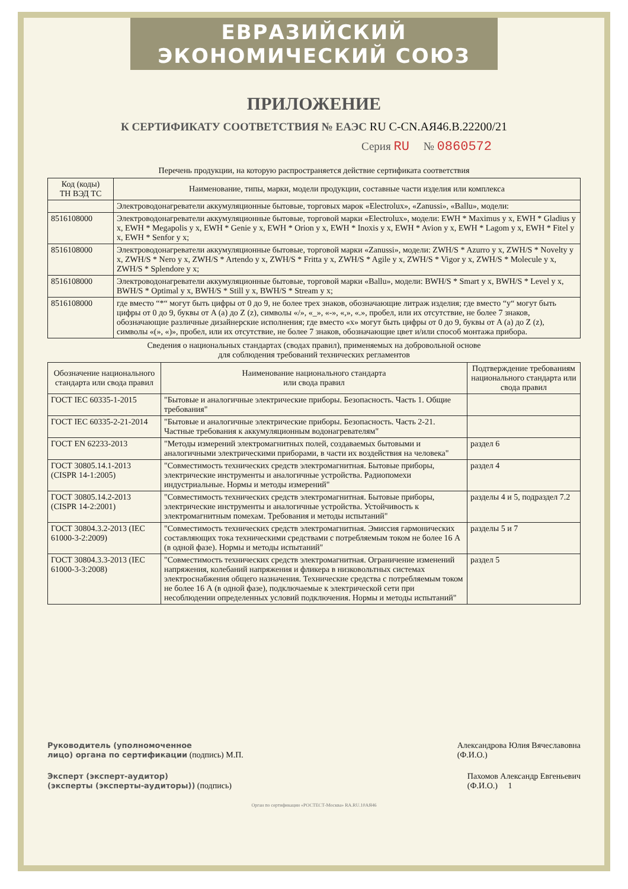ЕВРАЗИЙСКИЙ ЭКОНОМИЧЕСКИЙ СОЮЗ
ПРИЛОЖЕНИЕ
К СЕРТИФИКАТУ СООТВЕТСТВИЯ № ЕАЭС RU C-CN.АЯ46.В.22200/21
Серия RU № 0860572
Перечень продукции, на которую распространяется действие сертификата соответствия
| Код (коды) ТН ВЭД ТС | Наименование, типы, марки, модели продукции, составные части изделия или комплекса |
| --- | --- |
| | Электроводонагреватели аккумуляционные бытовые, торговых марок «Electrolux», «Zanussi», «Ballu», модели: |
| 8516108000 | Электроводонагреватели аккумуляционные бытовые, торговой марки «Electrolux», модели: EWH * Maximus y x, EWH * Gladius y x, EWH * Megapolis y x, EWH * Genie y x, EWH * Orion y x, EWH * Inoxis y x, EWH * Avion y x, EWH * Lagom y x, EWH * Fitel y x, EWH * Senfor y x; |
| 8516108000 | Электроводонагреватели аккумуляционные бытовые, торговой марки «Zanussi», модели: ZWH/S * Azurro y x, ZWH/S * Novelty y x, ZWH/S * Nero y x, ZWH/S * Artendo y x, ZWH/S * Fritta y x, ZWH/S * Agile y x, ZWH/S * Vigor y x, ZWH/S * Molecule y x, ZWH/S * Splendore y x; |
| 8516108000 | Электроводонагреватели аккумуляционные бытовые, торговой марки «Ballu», модели: BWH/S * Smart y x, BWH/S * Level y x, BWH/S * Optimal y x, BWH/S * Still y x, BWH/S * Stream y x; |
| 8516108000 | где вместо “*“ могут быть цифры от 0 до 9, не более трех знаков, обозначающие литраж изделия; где вместо “y“ могут быть цифры от 0 до 9, буквы от A (a) до Z (z), символы «/», «_», «-», «,», «.», пробел, или их отсутствие, не более 7 знаков, обозначающие различные дизайнерские исполнения; где вместо «x» могут быть цифры от 0 до 9, буквы от A (a) до Z (z), символы «(», «)», пробел, или их отсутствие, не более 7 знаков, обозначающие цвет и/или способ монтажа прибора. |
Сведения о национальных стандартах (сводах правил), применяемых на добровольной основе
для соблюдения требований технических регламентов
| Обозначение национального стандарта или свода правил | Наименование национального стандарта или свода правил | Подтверждение требованиям национального стандарта или свода правил |
| --- | --- | --- |
| ГОСТ IEC 60335-1-2015 | "Бытовые и аналогичные электрические приборы. Безопасность. Часть 1. Общие требования" | |
| ГОСТ IEC 60335-2-21-2014 | "Бытовые и аналогичные электрические приборы. Безопасность. Часть 2-21. Частные требования к аккумуляционным водонагревателям" | |
| ГОСТ EN 62233-2013 | "Методы измерений электромагнитных полей, создаваемых бытовыми и аналогичными электрическими приборами, в части их воздействия на человека" | раздел 6 |
| ГОСТ 30805.14.1-2013 (CISPR 14-1:2005) | "Совместимость технических средств электромагнитная. Бытовые приборы, электрические инструменты и аналогичные устройства. Радиопомехи индустриальные. Нормы и методы измерений" | раздел 4 |
| ГОСТ 30805.14.2-2013 (CISPR 14-2:2001) | "Совместимость технических средств электромагнитная. Бытовые приборы, электрические инструменты и аналогичные устройства. Устойчивость к электромагнитным помехам. Требования и методы испытаний" | разделы 4 и 5, подраздел 7.2 |
| ГОСТ 30804.3.2-2013 (IEC 61000-3-2:2009) | "Совместимость технических средств электромагнитная. Эмиссия гармонических составляющих тока техническими средствами с потребляемым током не более 16 А (в одной фазе). Нормы и методы испытаний" | разделы 5 и 7 |
| ГОСТ 30804.3.3-2013 (IEC 61000-3-3:2008) | "Совместимость технических средств электромагнитная. Ограничение изменений напряжения, колебаний напряжения и фликера в низковольтных системах электроснабжения общего назначения. Технические средства с потребляемым током не более 16 А (в одной фазе), подключаемые к электрической сети при несоблюдении определенных условий подключения. Нормы и методы испытаний" | раздел 5 |
Руководитель (уполномоченное
лицо) органа по сертификации (подпись) М.П.
Александрова Юлия Вячеславовна
(Ф.И.О.)
Эксперт (эксперт-аудитор)
(эксперты (эксперты-аудиторы)) (подпись)
Пахомов Александр Евгеньевич
(Ф.И.О.) 1
Орган по сертификации «РОСТЕСТ-Москва» RA.RU.10АЯ46